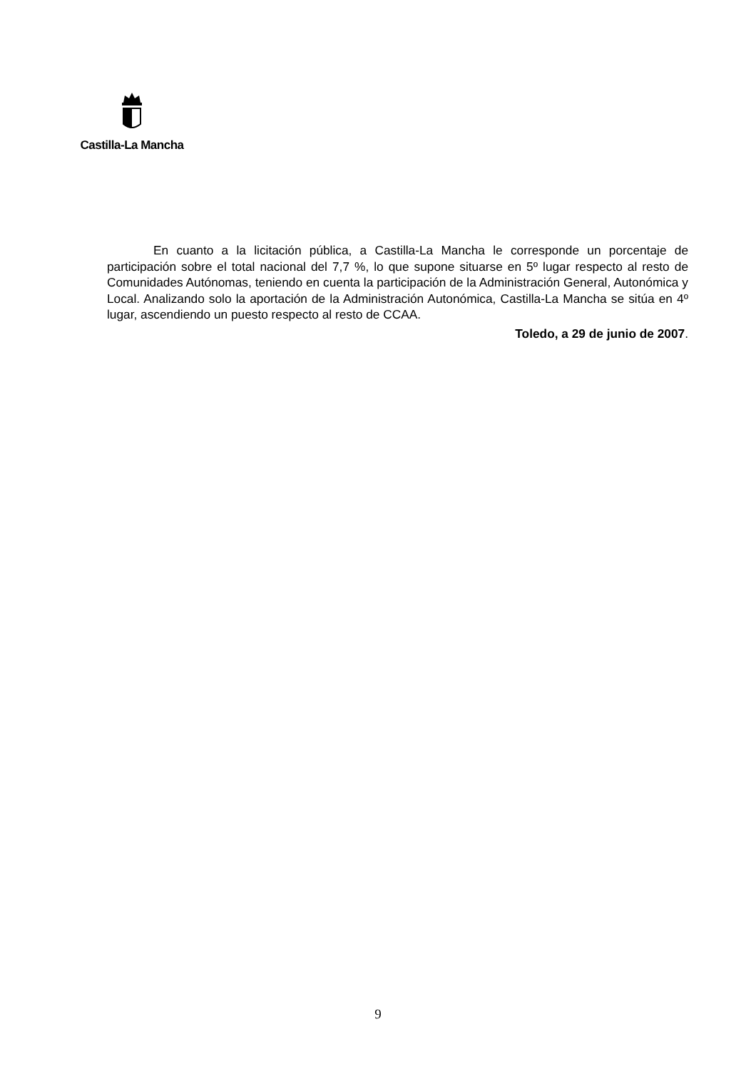Castilla-La Mancha
En cuanto a la licitación pública, a Castilla-La Mancha le corresponde un porcentaje de participación sobre el total nacional del 7,7 %, lo que supone situarse en 5º lugar respecto al resto de Comunidades Autónomas, teniendo en cuenta la participación de la Administración General, Autonómica y Local. Analizando solo la aportación de la Administración Autonómica, Castilla-La Mancha se sitúa en 4º lugar, ascendiendo un puesto respecto al resto de CCAA.
Toledo, a 29 de junio de 2007.
9